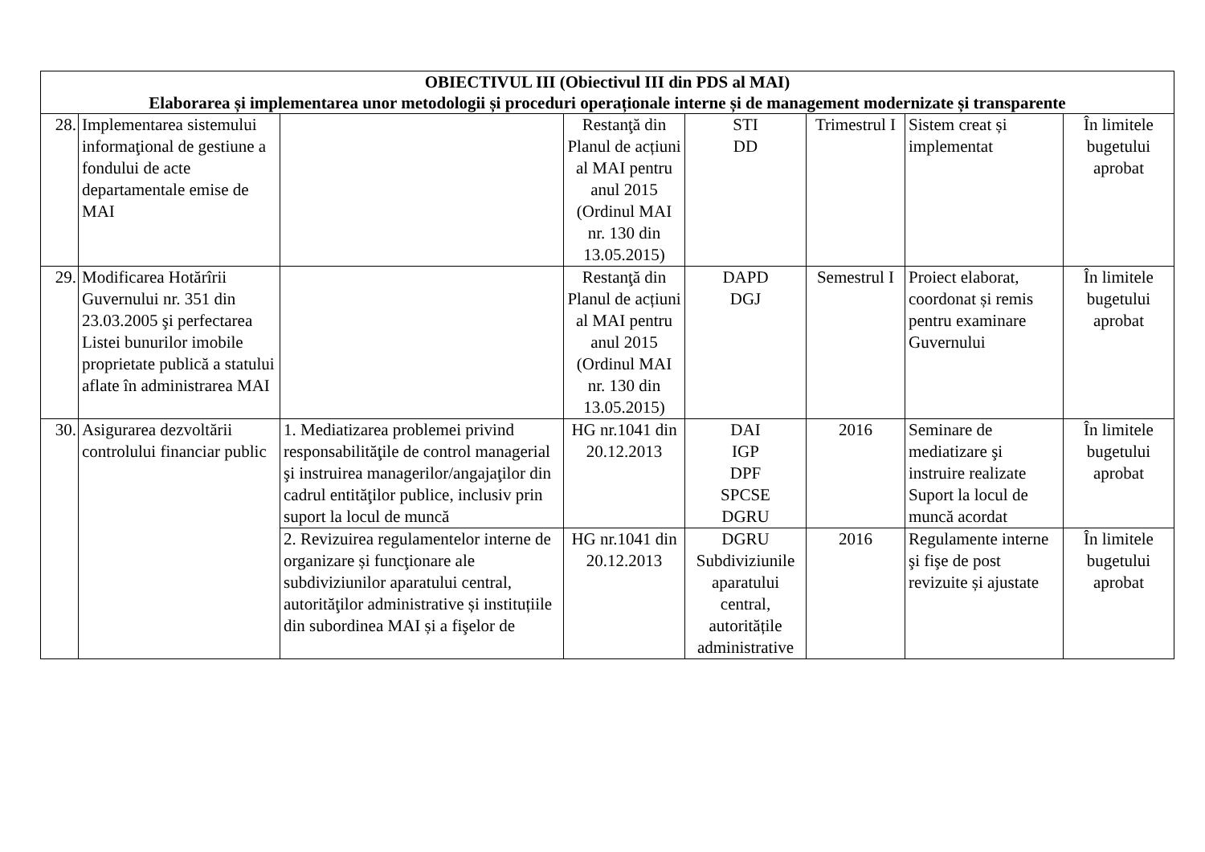| OBIECTIVUL III (Obiectivul III din PDS al MAI) Elaborarea și implementarea unor metodologii și proceduri operaționale interne și de management modernizate și transparente | | | | | | | |
| 28. | Implementarea sistemului informaţional de gestiune a fondului de acte departamentale emise de MAI | | Restanţă din Planul de acțiuni al MAI pentru anul 2015 (Ordinul MAI nr. 130 din 13.05.2015) | STI DD | Trimestrul I | Sistem creat și implementat | În limitele bugetului aprobat |
| 29. | Modificarea Hotărîrii Guvernului nr. 351 din 23.03.2005 şi perfectarea Listei bunurilor imobile proprietate publică a statului aflate în administrarea MAI | | Restanţă din Planul de acțiuni al MAI pentru anul 2015 (Ordinul MAI nr. 130 din 13.05.2015) | DAPD DGJ | Semestrul I | Proiect elaborat, coordonat și remis pentru examinare Guvernului | În limitele bugetului aprobat |
| 30. | Asigurarea dezvoltării controlului financiar public | 1. Mediatizarea problemei privind responsabilităţile de control managerial şi instruirea managerilor/angajaţilor din cadrul entităţilor publice, inclusiv prin suport la locul de muncă | HG nr.1041 din 20.12.2013 | DAI IGP DPF SPCSE DGRU | 2016 | Seminare de mediatizare şi instruire realizate Suport la locul de muncă acordat | În limitele bugetului aprobat |
| | | 2. Revizuirea regulamentelor interne de organizare și funcţionare ale subdiviziunilor aparatului central, autorităţilor administrative și instituțiile din subordinea MAI și a fişelor de | HG nr.1041 din 20.12.2013 | DGRU Subdiviziunile aparatului central, autoritățile administrative | 2016 | Regulamente interne şi fişe de post revizuite și ajustate | În limitele bugetului aprobat |